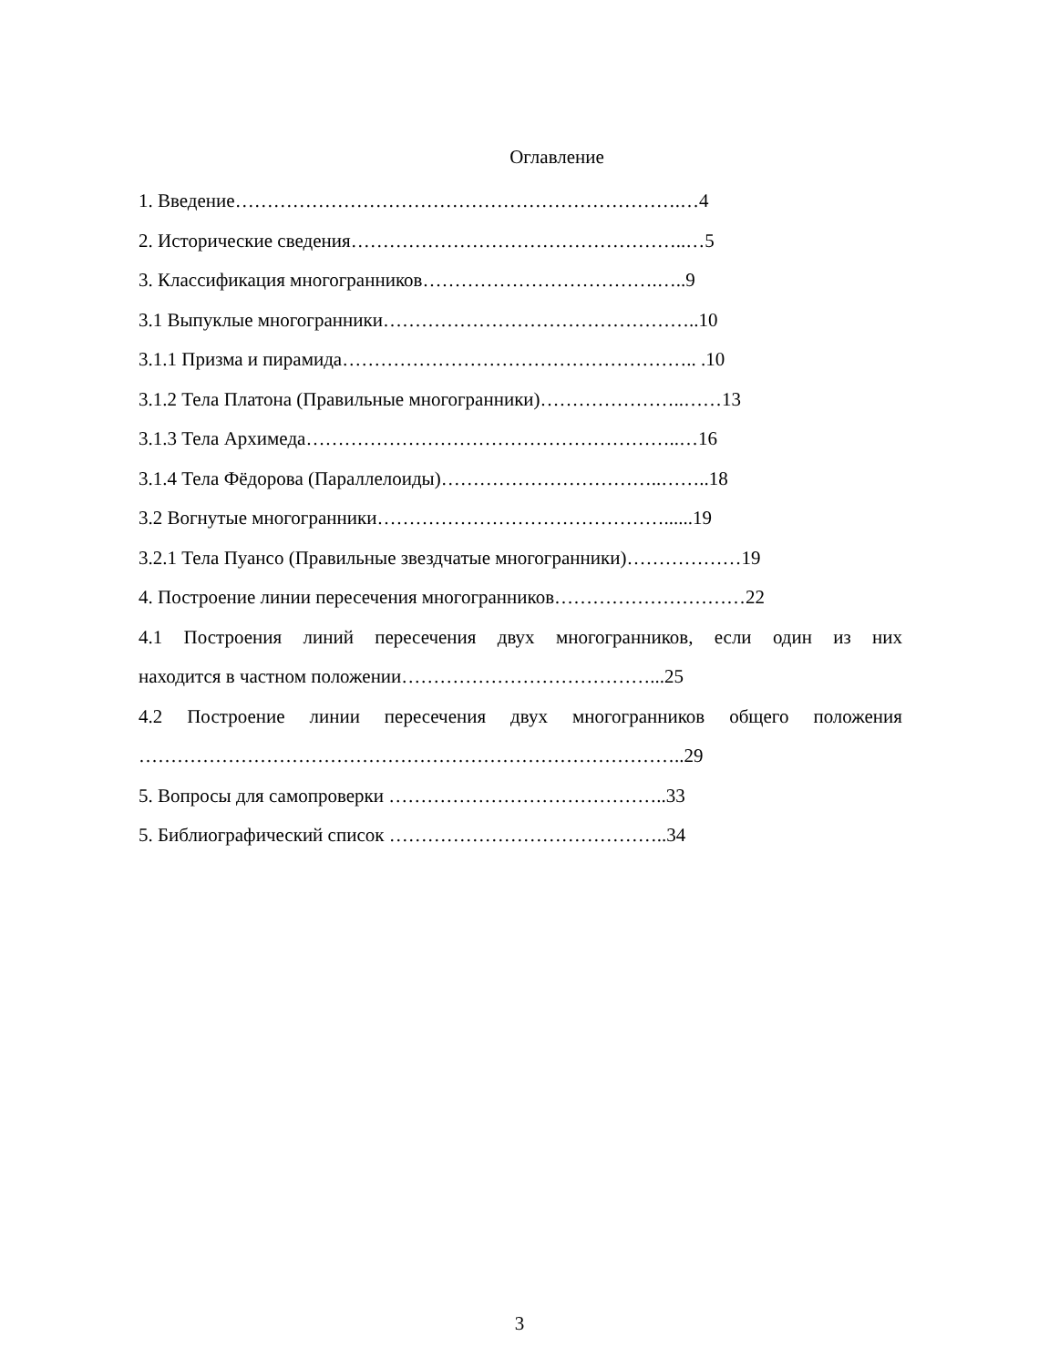Оглавление
1. Введение…………………………………………………………….…4
2. Исторические сведения……………………………………………..…5
3. Классификация многогранников……………………………….…..9
3.1 Выпуклые многогранники…………………………………………..10
3.1.1 Призма и пирамида……………………………………………….. .10
3.1.2 Тела Платона (Правильные многогранники)…………………..……13
3.1.3 Тела Архимеда…………………………………………………..…16
3.1.4 Тела Фёдорова (Параллелоиды)……………………………..……..18
3.2 Вогнутые многогранники………………………………………......19
3.2.1 Тела Пуансо (Правильные звездчатые многогранники)………………19
4. Построение линии пересечения многогранников…………………………22
4.1 Построения линий пересечения двух многогранников, если один из них
находится в частном положении…………………………………...25
4.2 Построение линии пересечения двух многогранников общего положения
…………………………………………………………………………..29
5. Вопросы для самопроверки ……………………………………..33
5. Библиографический список ……………………………………..34
3